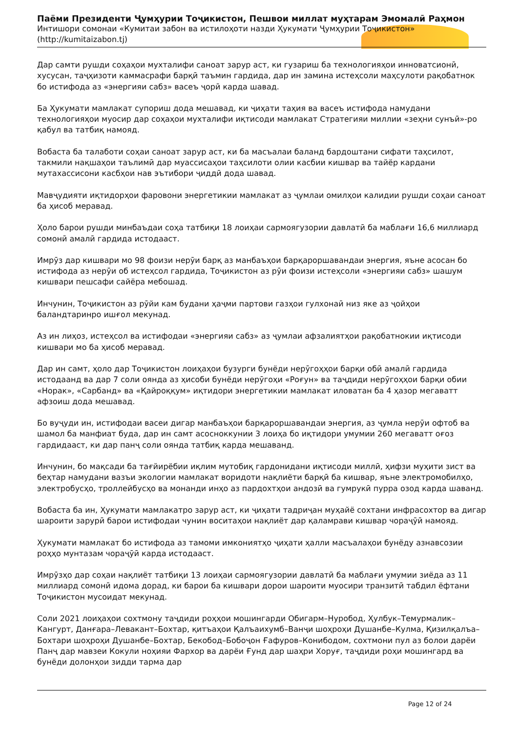Паёми Президенти Ҷумҳурии Тоҷикистон, Пешвои миллат муҳтарам Эмомалӣ Раҳмон
Интишори сомонаи «Кумитаи забон ва истилоҳоти назди Ҳукумати Ҷумҳурии Тоҷикистон»
(http://kumitaizabon.tj)
Дар самти рушди соҳаҳои мухталифи саноат зарур аст, ки гузариш ба технологияҳои инноватсионӣ, хусусан, таҷҳизоти каммасрафи барқӣ таъмин гардида, дар ин замина истеҳсоли маҳсулоти рақобатнок бо истифода аз «энергияи сабз» васеъ ҷорӣ карда шавад.
Ба Ҳукумати мамлакат супориш дода мешавад, ки ҷиҳати таҳия ва васеъ истифода намудани технологияҳои муосир дар соҳаҳои мухталифи иқтисоди мамлакат Стратегияи миллии «зеҳни сунъӣ»-ро қабул ва татбиқ намояд.
Вобаста ба талаботи соҳаи саноат зарур аст, ки ба масъалаи баланд бардоштани сифати таҳсилот, такмили нақшаҳои таълимӣ дар муассисаҳои таҳсилоти олии касбии кишвар ва тайёр кардани мутахассисони касбҳои нав эътибори ҷиддӣ дода шавад.
Мавҷудияти иқтидорҳои фаровони энергетикии мамлакат аз ҷумлаи омилҳои калидии рушди соҳаи саноат ба ҳисоб меравад.
Ҳоло барои рушди минбаъдаи соҳа татбиқи 18 лоиҳаи сармоягузории давлатӣ ба маблағи 16,6 миллиард сомонӣ амалӣ гардида истодааст.
Имрӯз дар кишвари мо 98 фоизи нерӯи барқ аз манбаъҳои барқароршавандаи энергия, яъне асосан бо истифода аз нерӯи об истеҳсол гардида, Тоҷикистон аз рӯи фоизи истеҳсоли «энергияи сабз» шашум кишвари пешсафи сайёра мебошад.
Инчунин, Тоҷикистон аз рӯйи кам будани ҳаҷми партови газҳои гулхонаӣ низ яке аз ҷойҳои баландтаринро ишғол мекунад.
Аз ин лиҳоз, истеҳсол ва истифодаи «энергияи сабз» аз ҷумлаи афзалиятҳои рақобатнокии иқтисоди кишвари мо ба ҳисоб меравад.
Дар ин самт, ҳоло дар Тоҷикистон лоиҳаҳои бузурги бунёди нерӯгоҳҳои барқи обӣ амалӣ гардида истодаанд ва дар 7 соли оянда аз ҳисоби бунёди нерӯгоҳи «Роғун» ва таҷдиди нерӯгоҳҳои барқи обии «Норак», «Сарбанд» ва «Қайроққум» иқтидори энергетикии мамлакат иловатан ба 4 ҳазор мегаватт афзоиш дода мешавад.
Бо вуҷуди ин, истифодаи васеи дигар манбаъҳои барқароршавандаи энергия, аз ҷумла нерӯи офтоб ва шамол ба манфиат буда, дар ин самт асосноккунии 3 лоиҳа бо иқтидори умумии 260 мегаватт оғоз гардидааст, ки дар панҷ соли оянда татбиқ карда мешаванд.
Инчунин, бо мақсади ба тағйирёбии иқлим мутобиқ гардонидани иқтисоди миллӣ, ҳифзи муҳити зист ва беҳтар намудани вазъи экологии мамлакат воридоти нақлиёти барқӣ ба кишвар, яъне электромобилҳо, электробусҳо, троллейбусҳо ва монанди инҳо аз пардохтҳои андозӣ ва гумрукӣ пурра озод карда шаванд.
Вобаста ба ин, Ҳукумати мамлакатро зарур аст, ки ҷиҳати тадриҷан муҳайё сохтани инфрасохтор ва дигар шароити зарурӣ барои истифодаи чунин воситаҳои нақлиёт дар қаламрави кишвар чораҷӯӣ намояд.
Ҳукумати мамлакат бо истифода аз тамоми имкониятҳо ҷиҳати ҳалли масъалаҳои бунёду азнавсозии роҳҳо мунтазам чораҷӯӣ карда истодааст.
Имрӯзҳо дар соҳаи нақлиёт татбиқи 13 лоиҳаи сармоягузории давлатӣ ба маблағи умумии зиёда аз 11 миллиард сомонӣ идома дорад, ки барои ба кишвари дорои шароити муосири транзитӣ табдил ёфтани Тоҷикистон мусоидат мекунад.
Соли 2021 лоиҳаҳои сохтмону таҷдиди роҳҳои мошингарди Обигарм–Нуробод, Ҳулбук–Темурмалик–Кангурт, Данғара–Левакант–Бохтар, қитъаҳои Қалъаихумб–Ванҷи шоҳроҳи Душанбе–Кулма, Қизилқалъа–Бохтари шоҳроҳи Душанбе–Бохтар, Бекобод–Бобоҷон Ғафуров–Конибодом, сохтмони пул аз болои дарёи Панҷ дар мавзеи Кокули ноҳияи Фархор ва дарёи Ғунд дар шаҳри Хоруғ, таҷдиди роҳи мошингард ва бунёди долонҳои зидди тарма дар
Page 12 of 24